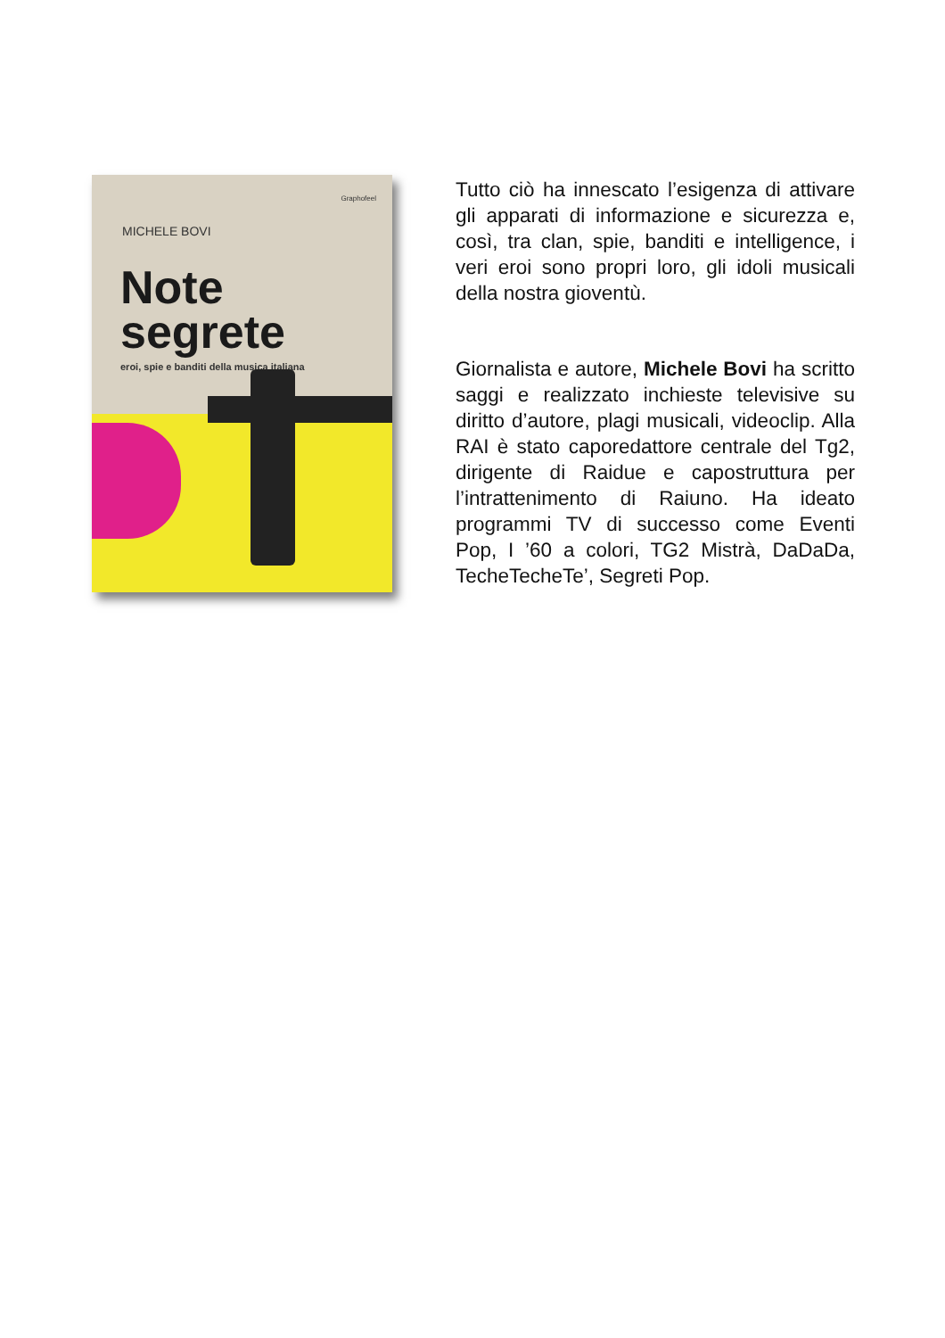Graphofeel
MICHELE BOVI
Note
segrete
eroi, spie e banditi della musica italiana
Tutto ciò ha innescato l’esigenza di attivare gli apparati di informazione e sicurezza e, così, tra clan, spie, banditi e intelligence, i veri eroi sono propri loro, gli idoli musicali della nostra gioventù.
Giornalista e autore, Michele Bovi ha scritto saggi e realizzato inchieste televisive su diritto d’autore, plagi musicali, videoclip. Alla RAI è stato caporedattore centrale del Tg2, dirigente di Raidue e capostruttura per l’intrattenimento di Raiuno. Ha ideato programmi TV di successo come Eventi Pop, I ’60 a colori, TG2 Mistrà, DaDaDa, TecheTecheTe’, Segreti Pop.